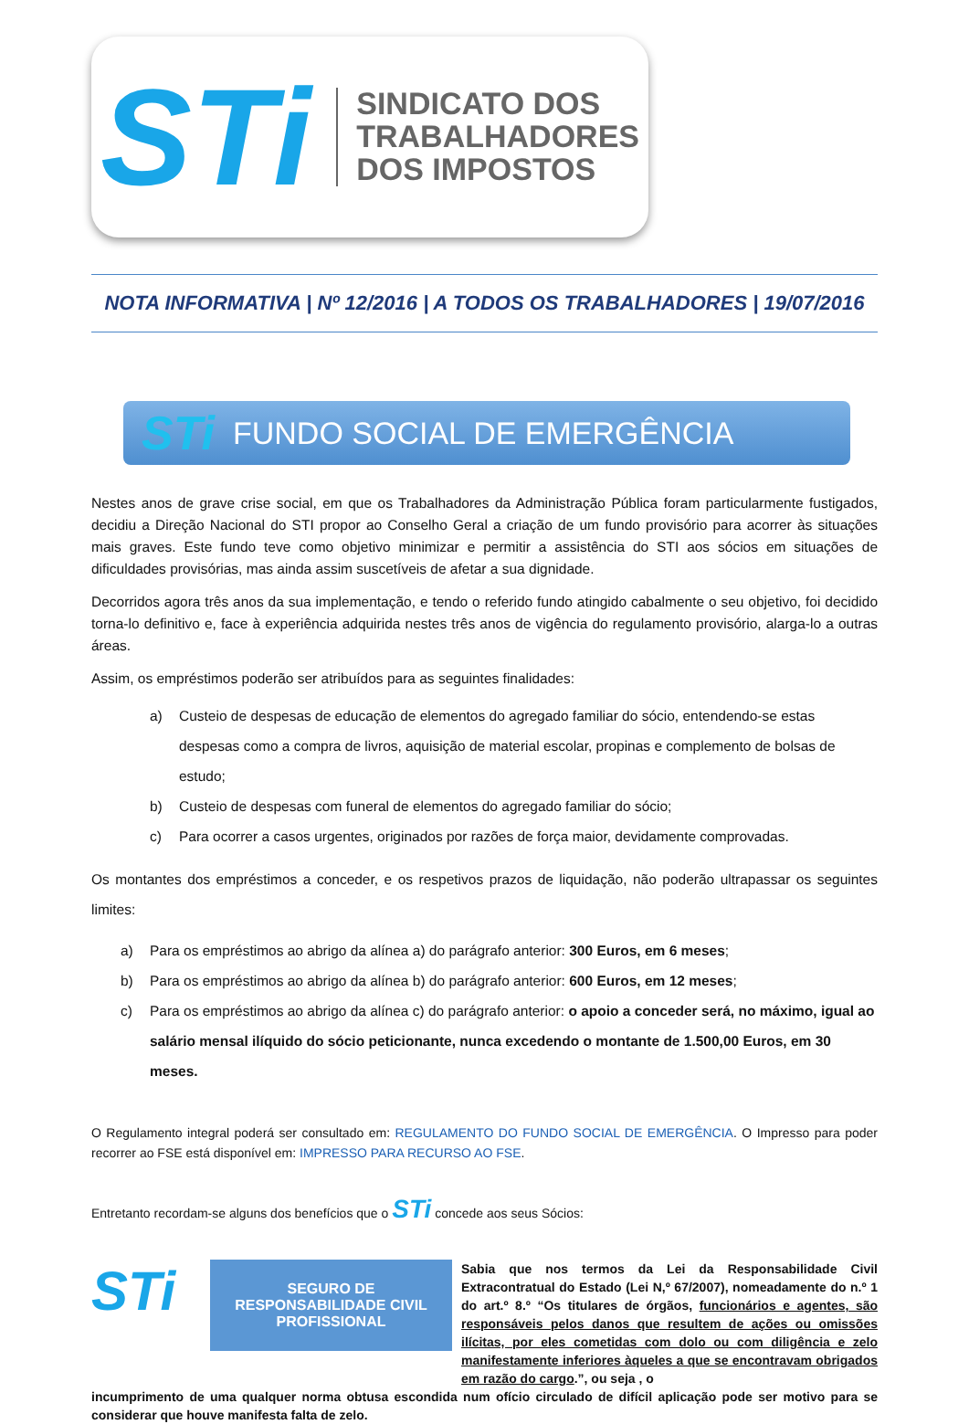STi
SINDICATO DOS
TRABALHADORES
DOS IMPOSTOS
NOTA INFORMATIVA | Nº 12/2016 | A TODOS OS TRABALHADORES | 19/07/2016
STi FUNDO SOCIAL DE EMERGÊNCIA
Nestes anos de grave crise social, em que os Trabalhadores da Administração Pública foram particularmente fustigados, decidiu a Direção Nacional do STI propor ao Conselho Geral a criação de um fundo provisório para acorrer às situações mais graves. Este fundo teve como objetivo minimizar e permitir a assistência do STI aos sócios em situações de dificuldades provisórias, mas ainda assim suscetíveis de afetar a sua dignidade.
Decorridos agora três anos da sua implementação, e tendo o referido fundo atingido cabalmente o seu objetivo, foi decidido torna-lo definitivo e, face à experiência adquirida nestes três anos de vigência do regulamento provisório, alarga-lo a outras áreas.
Assim, os empréstimos poderão ser atribuídos para as seguintes finalidades:
a) Custeio de despesas de educação de elementos do agregado familiar do sócio, entendendo-se estas despesas como a compra de livros, aquisição de material escolar, propinas e complemento de bolsas de estudo;
b) Custeio de despesas com funeral de elementos do agregado familiar do sócio;
c) Para ocorrer a casos urgentes, originados por razões de força maior, devidamente comprovadas.
Os montantes dos empréstimos a conceder, e os respetivos prazos de liquidação, não poderão ultrapassar os seguintes limites:
a) Para os empréstimos ao abrigo da alínea a) do parágrafo anterior: 300 Euros, em 6 meses;
b) Para os empréstimos ao abrigo da alínea b) do parágrafo anterior: 600 Euros, em 12 meses;
c) Para os empréstimos ao abrigo da alínea c) do parágrafo anterior: o apoio a conceder será, no máximo, igual ao salário mensal ilíquido do sócio peticionante, nunca excedendo o montante de 1.500,00 Euros, em 30 meses.
O Regulamento integral poderá ser consultado em: REGULAMENTO DO FUNDO SOCIAL DE EMERGÊNCIA. O Impresso para poder recorrer ao FSE está disponível em: IMPRESSO PARA RECURSO AO FSE.
Entretanto recordam-se alguns dos benefícios que o STi concede aos seus Sócios:
STi
SEGURO DE
RESPONSABILIDADE CIVIL
PROFISSIONAL
Sabia que nos termos da Lei da Responsabilidade Civil Extracontratual do Estado (Lei N,º 67/2007), nomeadamente do n.º 1 do art.º 8.º “Os titulares de órgãos, funcionários e agentes, são responsáveis pelos danos que resultem de ações ou omissões ilícitas, por eles cometidas com dolo ou com diligência e zelo manifestamente inferiores àqueles a que se encontravam obrigados em razão do cargo.”, ou seja , o
incumprimento de uma qualquer norma obtusa escondida num ofício circulado de difícil aplicação pode ser motivo para se considerar que houve manifesta falta de zelo.